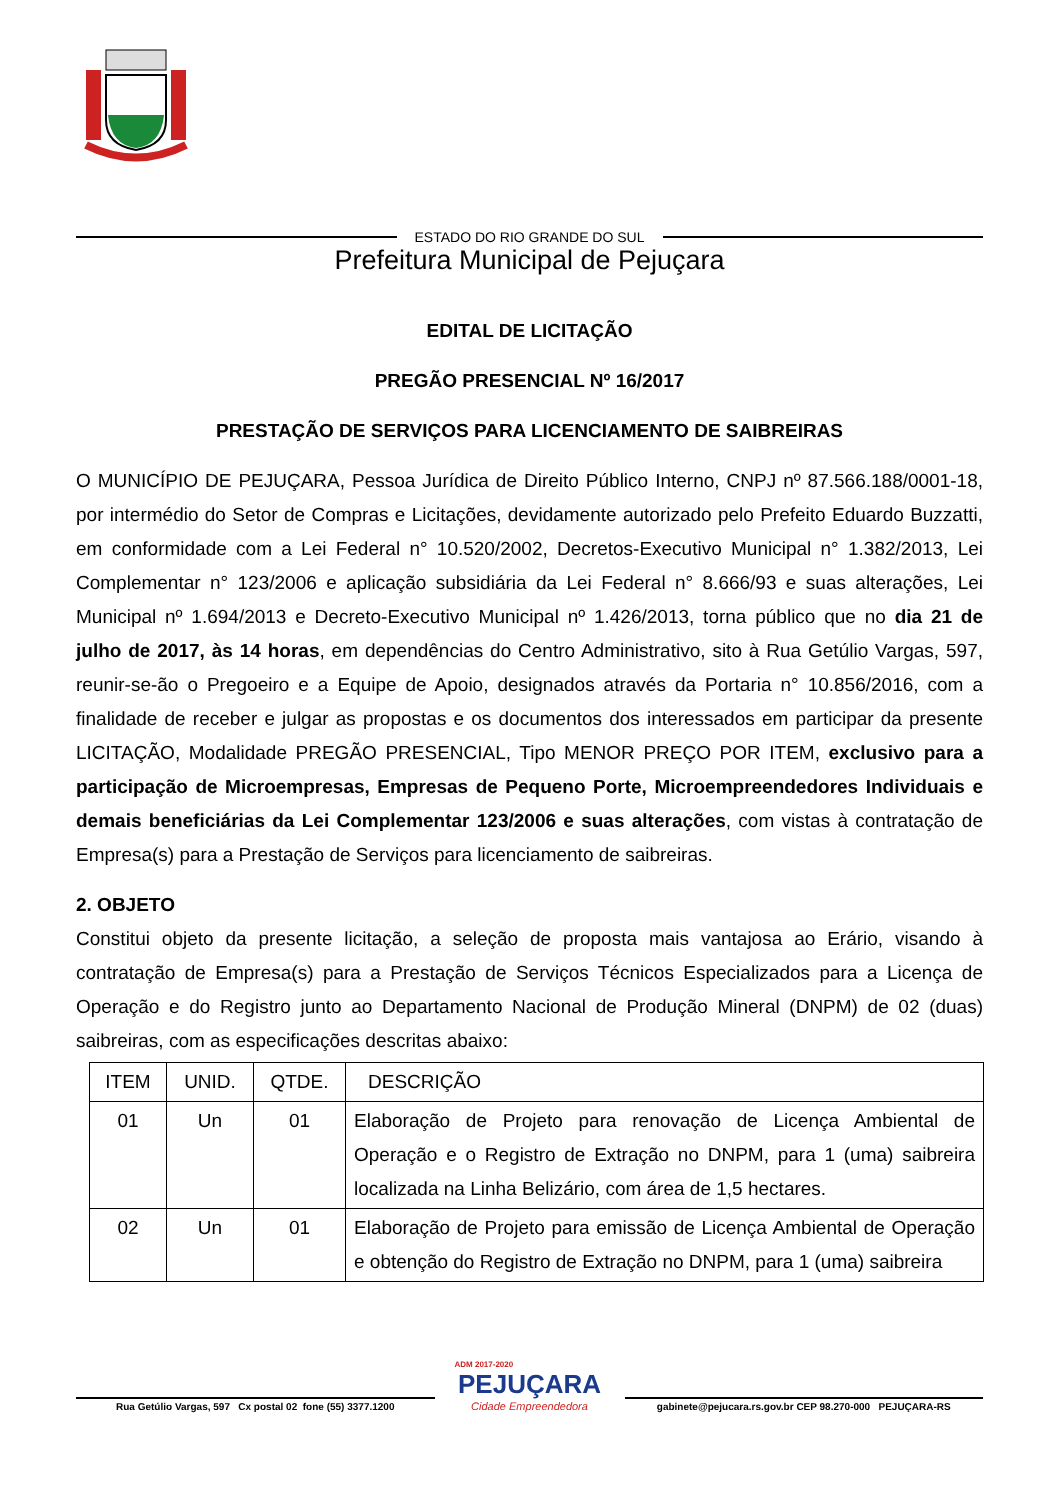ESTADO DO RIO GRANDE DO SUL
Prefeitura Municipal de Pejuçara
EDITAL DE LICITAÇÃO
PREGÃO PRESENCIAL Nº 16/2017
PRESTAÇÃO DE SERVIÇOS PARA LICENCIAMENTO DE SAIBREIRAS
O MUNICÍPIO DE PEJUÇARA, Pessoa Jurídica de Direito Público Interno, CNPJ nº 87.566.188/0001-18, por intermédio do Setor de Compras e Licitações, devidamente autorizado pelo Prefeito Eduardo Buzzatti, em conformidade com a Lei Federal n° 10.520/2002, Decretos-Executivo Municipal n° 1.382/2013, Lei Complementar n° 123/2006 e aplicação subsidiária da Lei Federal n° 8.666/93 e suas alterações, Lei Municipal nº 1.694/2013 e Decreto-Executivo Municipal nº 1.426/2013, torna público que no dia 21 de julho de 2017, às 14 horas, em dependências do Centro Administrativo, sito à Rua Getúlio Vargas, 597, reunir-se-ão o Pregoeiro e a Equipe de Apoio, designados através da Portaria n° 10.856/2016, com a finalidade de receber e julgar as propostas e os documentos dos interessados em participar da presente LICITAÇÃO, Modalidade PREGÃO PRESENCIAL, Tipo MENOR PREÇO POR ITEM, exclusivo para a participação de Microempresas, Empresas de Pequeno Porte, Microempreendedores Individuais e demais beneficiárias da Lei Complementar 123/2006 e suas alterações, com vistas à contratação de Empresa(s) para a Prestação de Serviços para licenciamento de saibreiras.
2. OBJETO
Constitui objeto da presente licitação, a seleção de proposta mais vantajosa ao Erário, visando à contratação de Empresa(s) para a Prestação de Serviços Técnicos Especializados para a Licença de Operação e do Registro junto ao Departamento Nacional de Produção Mineral (DNPM) de 02 (duas) saibreiras, com as especificações descritas abaixo:
| ITEM | UNID. | QTDE. | DESCRIÇÃO |
| --- | --- | --- | --- |
| 01 | Un | 01 | Elaboração de Projeto para renovação de Licença Ambiental de Operação e o Registro de Extração no DNPM, para 1 (uma) saibreira localizada na Linha Belizário, com área de 1,5 hectares. |
| 02 | Un | 01 | Elaboração de Projeto para emissão de Licença Ambiental de Operação e obtenção do Registro de Extração no DNPM, para 1 (uma) saibreira |
Rua Getúlio Vargas, 597 Cx postal 02 fone (55) 3377.1200
ADM 2017-2020
PEJUÇARA
Cidade Empreendedora
gabinete@pejucara.rs.gov.br CEP 98.270-000 PEJUÇARA-RS